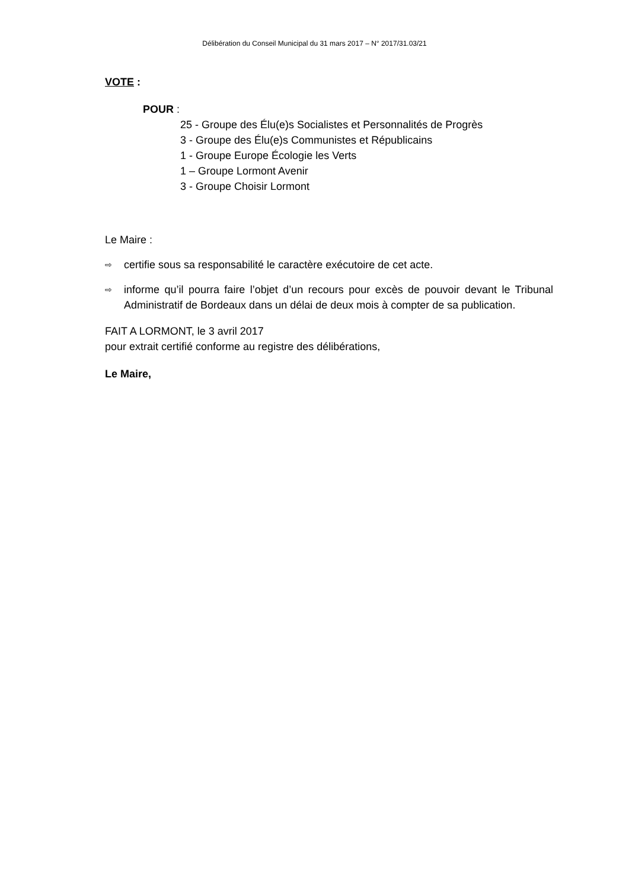Délibération du Conseil Municipal du 31 mars 2017 – N° 2017/31.03/21
VOTE :
POUR :
25 - Groupe des Élu(e)s Socialistes et Personnalités de Progrès
3 - Groupe des Élu(e)s Communistes et Républicains
1 - Groupe Europe Écologie les Verts
1 – Groupe Lormont Avenir
3 - Groupe Choisir Lormont
Le Maire :
⇨ certifie sous sa responsabilité le caractère exécutoire de cet acte.
⇨ informe qu’il pourra faire l’objet d’un recours pour excès de pouvoir devant le Tribunal Administratif de Bordeaux dans un délai de deux mois à compter de sa publication.
FAIT A LORMONT, le 3 avril 2017
pour extrait certifié conforme au registre des délibérations,
Le Maire,